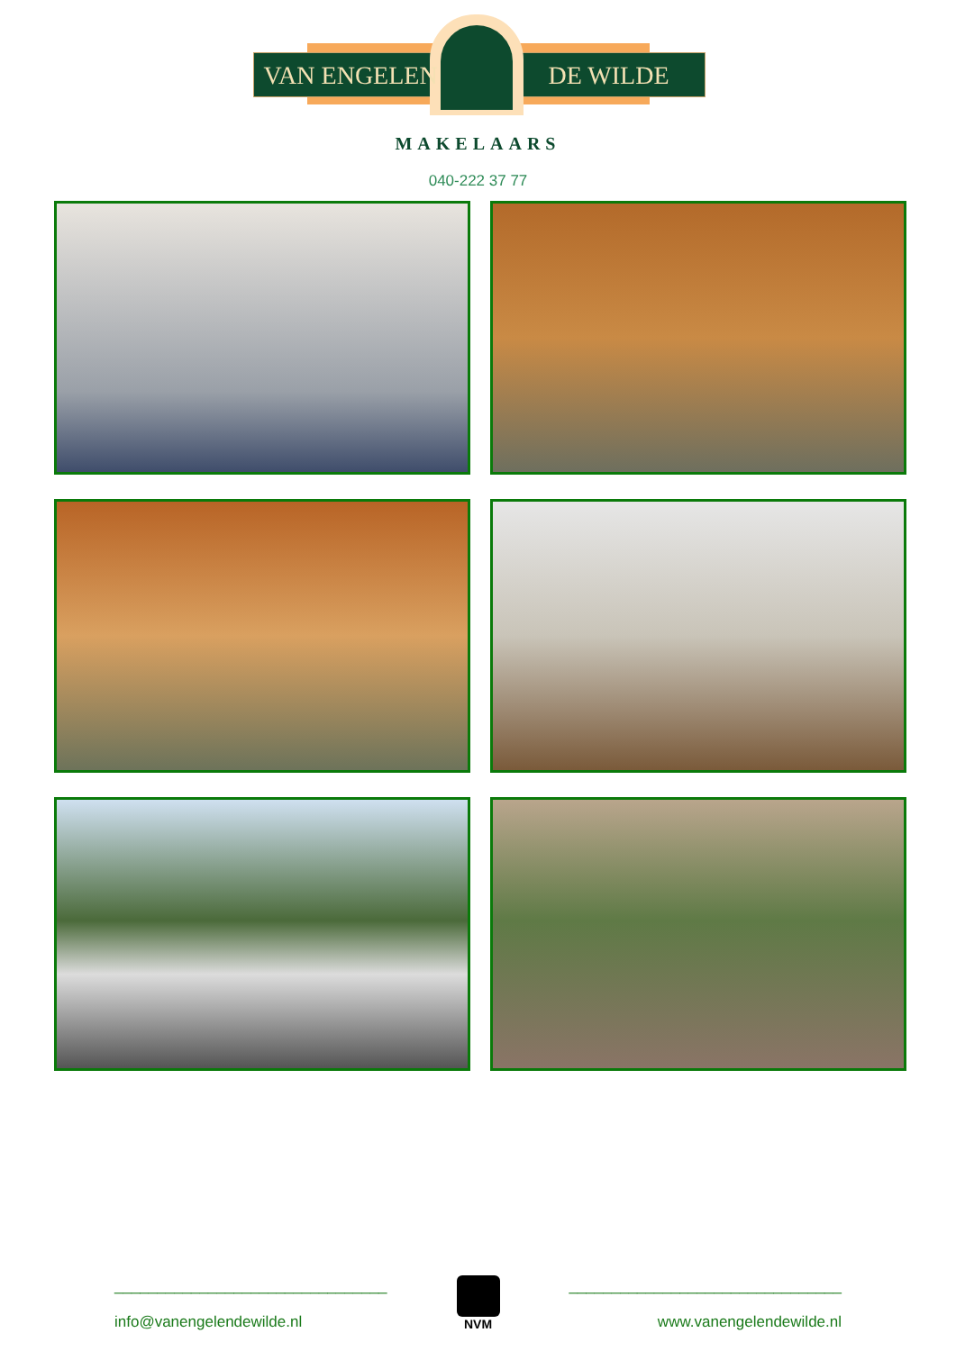VAN ENGELEN DE WILDE
MAKELAARS
040-222 37 77
________________________________
info@vanengelendewilde.nl
NVM
________________________________
www.vanengelendewilde.nl